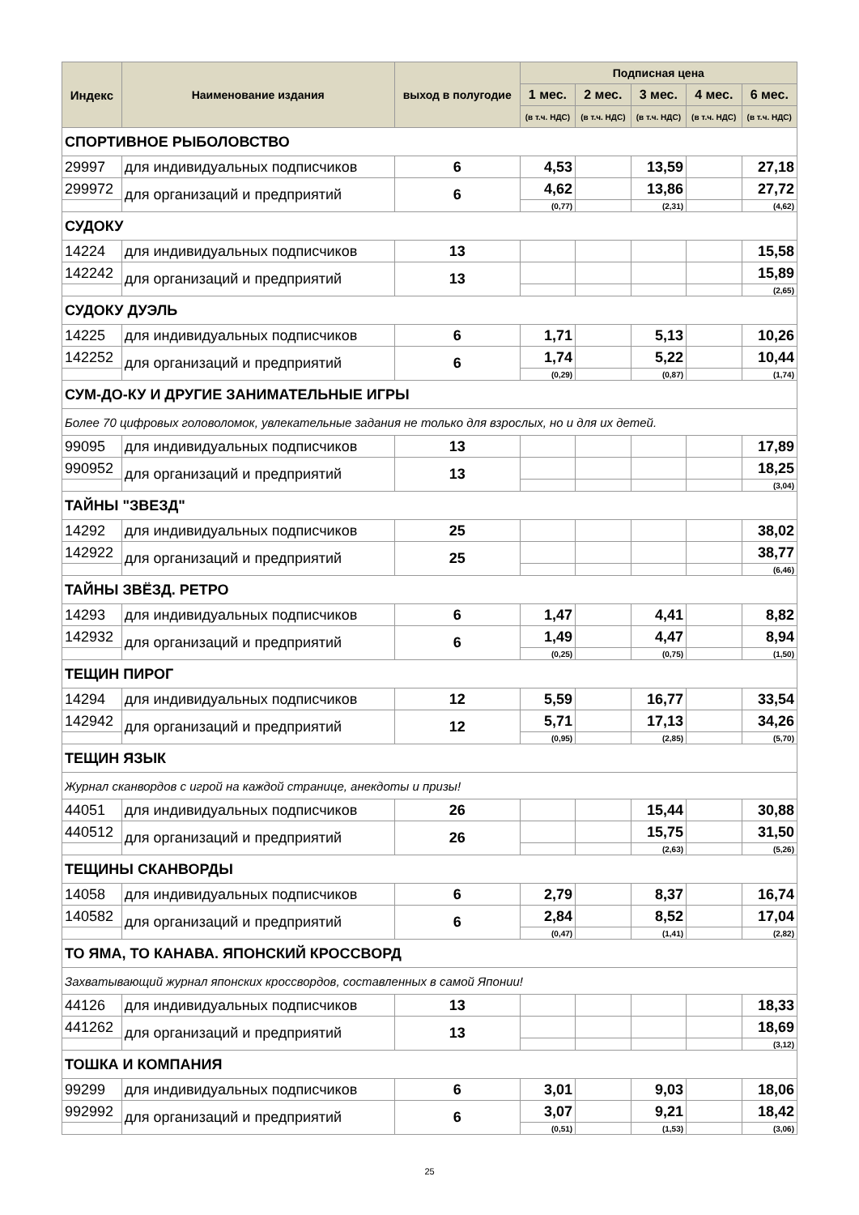| Индекс | Наименование издания | выход в полугодие | Подписная цена | | | | |
| --- | --- | --- | --- | --- | --- | --- | --- |
| | | | 1 мес. | 2 мес. | 3 мес. | 4 мес. | 6 мес. |
| | | | (в т.ч. НДС) | (в т.ч. НДС) | (в т.ч. НДС) | (в т.ч. НДС) | (в т.ч. НДС) |
| СПОРТИВНОЕ РЫБОЛОВСТВО | | | | | | | |
| 29997 | для индивидуальных подписчиков | 6 | 4,53 | | 13,59 | | 27,18 |
| 299972 | для организаций и предприятий | 6 | 4,62 | | 13,86 | | 27,72 |
| | | | (0,77) | | (2,31) | | (4,62) |
| СУДОКУ | | | | | | | |
| 14224 | для индивидуальных подписчиков | 13 | | | | | 15,58 |
| 142242 | для организаций и предприятий | 13 | | | | | 15,89 |
| | | | | | | | (2,65) |
| СУДОКУ ДУЭЛЬ | | | | | | | |
| 14225 | для индивидуальных подписчиков | 6 | 1,71 | | 5,13 | | 10,26 |
| 142252 | для организаций и предприятий | 6 | 1,74 | | 5,22 | | 10,44 |
| | | | (0,29) | | (0,87) | | (1,74) |
| СУМ-ДО-КУ И ДРУГИЕ ЗАНИМАТЕЛЬНЫЕ ИГРЫ | | | | | | | |
| Более 70 цифровых головоломок, увлекательные задания не только для взрослых, но и для их детей. | | | | | | | |
| 99095 | для индивидуальных подписчиков | 13 | | | | | 17,89 |
| 990952 | для организаций и предприятий | 13 | | | | | 18,25 |
| | | | | | | | (3,04) |
| ТАЙНЫ "ЗВЕЗД" | | | | | | | |
| 14292 | для индивидуальных подписчиков | 25 | | | | | 38,02 |
| 142922 | для организаций и предприятий | 25 | | | | | 38,77 |
| | | | | | | | (6,46) |
| ТАЙНЫ ЗВЁЗД. РЕТРО | | | | | | | |
| 14293 | для индивидуальных подписчиков | 6 | 1,47 | | 4,41 | | 8,82 |
| 142932 | для организаций и предприятий | 6 | 1,49 | | 4,47 | | 8,94 |
| | | | (0,25) | | (0,75) | | (1,50) |
| ТЕЩИН ПИРОГ | | | | | | | |
| 14294 | для индивидуальных подписчиков | 12 | 5,59 | | 16,77 | | 33,54 |
| 142942 | для организаций и предприятий | 12 | 5,71 | | 17,13 | | 34,26 |
| | | | (0,95) | | (2,85) | | (5,70) |
| ТЕЩИН ЯЗЫК | | | | | | | |
| Журнал сканвордов с игрой на каждой странице, анекдоты и призы! | | | | | | | |
| 44051 | для индивидуальных подписчиков | 26 | | | 15,44 | | 30,88 |
| 440512 | для организаций и предприятий | 26 | | | 15,75 | | 31,50 |
| | | | | | (2,63) | | (5,26) |
| ТЕЩИНЫ СКАНВОРДЫ | | | | | | | |
| 14058 | для индивидуальных подписчиков | 6 | 2,79 | | 8,37 | | 16,74 |
| 140582 | для организаций и предприятий | 6 | 2,84 | | 8,52 | | 17,04 |
| | | | (0,47) | | (1,41) | | (2,82) |
| ТО ЯМА, ТО КАНАВА. ЯПОНСКИЙ КРОССВОРД | | | | | | | |
| Захватывающий журнал японских кроссвордов, составленных в самой Японии! | | | | | | | |
| 44126 | для индивидуальных подписчиков | 13 | | | | | 18,33 |
| 441262 | для организаций и предприятий | 13 | | | | | 18,69 |
| | | | | | | | (3,12) |
| ТОШКА И КОМПАНИЯ | | | | | | | |
| 99299 | для индивидуальных подписчиков | 6 | 3,01 | | 9,03 | | 18,06 |
| 992992 | для организаций и предприятий | 6 | 3,07 | | 9,21 | | 18,42 |
| | | | (0,51) | | (1,53) | | (3,06) |
25